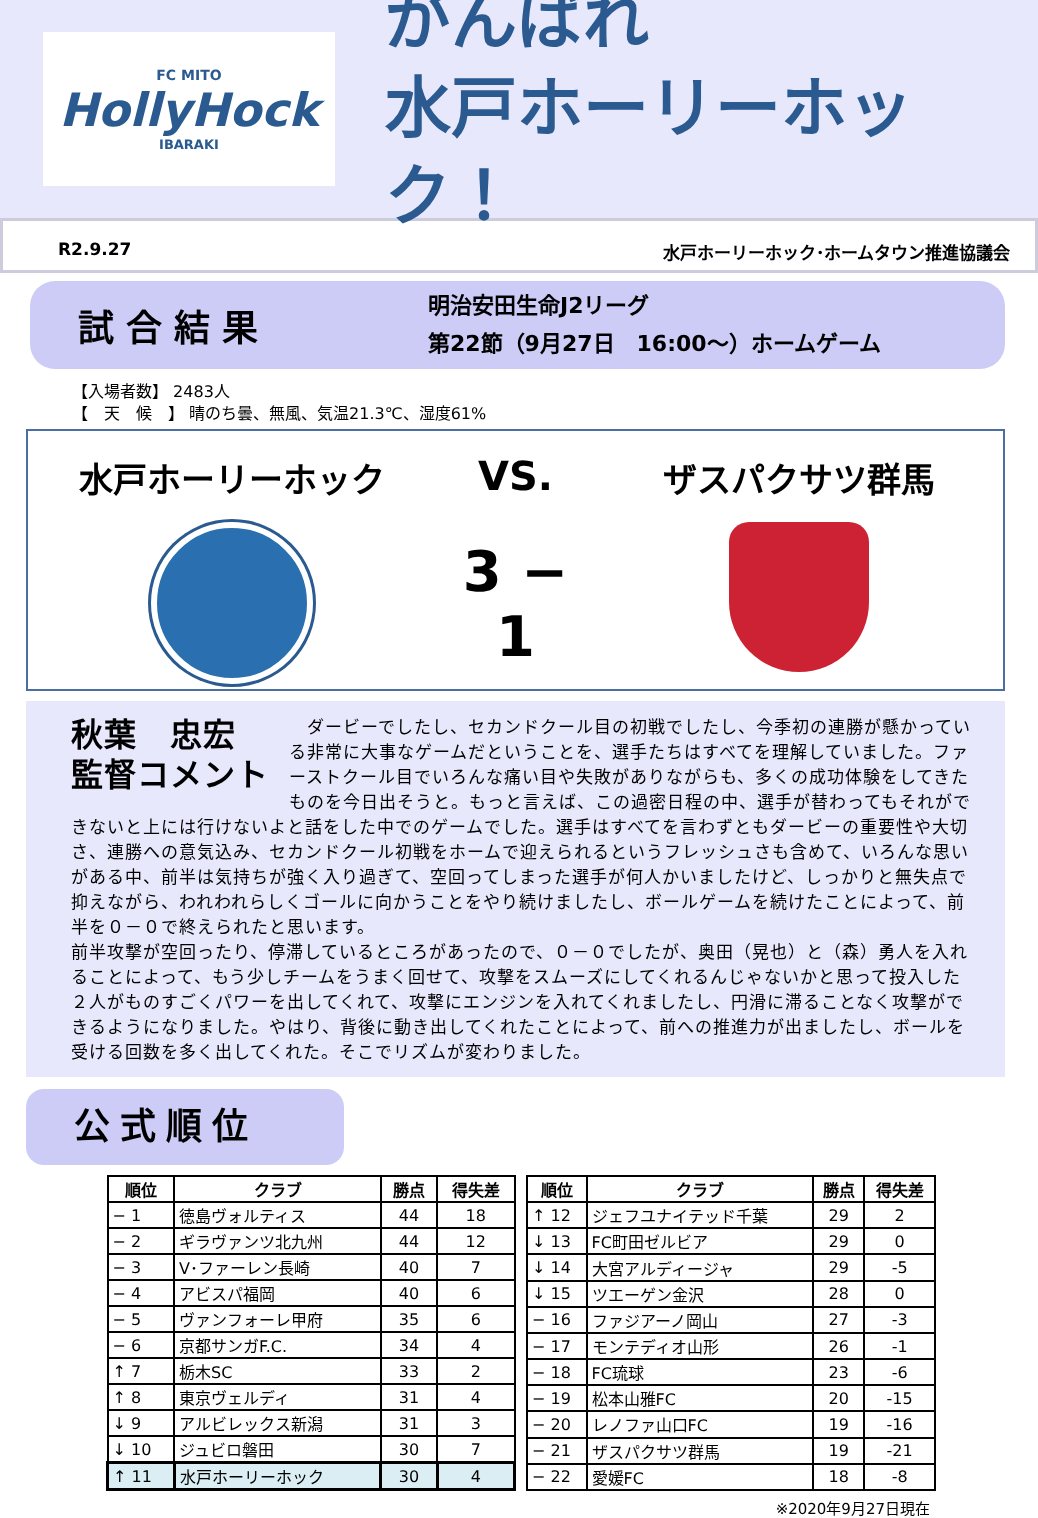FC MITO
HollyHock
IBARAKI
がんばれ
水戸ホーリーホック！
R2.9.27 水戸ホーリーホック･ホームタウン推進協議会
試合結果
明治安田生命J2リーグ
第22節（9月27日　16:00～）ホームゲーム
【入場者数】 2483人
【　天　候　】 晴のち曇、無風、気温21.3℃、湿度61%
水戸ホーリーホック
VS.
3 − 1
ザスパクサツ群馬
秋葉　忠宏
監督コメント
　ダービーでしたし、セカンドクール目の初戦でしたし、今季初の連勝が懸かっている非常に大事なゲームだということを、選手たちはすべてを理解していました。ファーストクール目でいろんな痛い目や失敗がありながらも、多くの成功体験をしてきたものを今日出そうと。もっと言えば、この過密日程の中、選手が替わってもそれができないと上には行けないよと話をした中でのゲームでした。選手はすべてを言わずともダービーの重要性や大切さ、連勝への意気込み、セカンドクール初戦をホームで迎えられるというフレッシュさも含めて、いろんな思いがある中、前半は気持ちが強く入り過ぎて、空回ってしまった選手が何人かいましたけど、しっかりと無失点で抑えながら、われわれらしくゴールに向かうことをやり続けましたし、ボールゲームを続けたことによって、前半を０－０で終えられたと思います。
前半攻撃が空回ったり、停滞しているところがあったので、０－０でしたが、奥田（晃也）と（森）勇人を入れることによって、もう少しチームをうまく回せて、攻撃をスムーズにしてくれるんじゃないかと思って投入した２人がものすごくパワーを出してくれて、攻撃にエンジンを入れてくれましたし、円滑に滞ることなく攻撃ができるようになりました。やはり、背後に動き出してくれたことによって、前への推進力が出ましたし、ボールを受ける回数を多く出してくれた。そこでリズムが変わりました。
公式順位
| 順位 | クラブ | 勝点 | 得失差 |
| --- | --- | --- | --- |
| − 1 | 徳島ヴォルティス | 44 | 18 |
| − 2 | ギラヴァンツ北九州 | 44 | 12 |
| − 3 | V･ファーレン長崎 | 40 | 7 |
| − 4 | アビスパ福岡 | 40 | 6 |
| − 5 | ヴァンフォーレ甲府 | 35 | 6 |
| − 6 | 京都サンガF.C. | 34 | 4 |
| ↑ 7 | 栃木SC | 33 | 2 |
| ↑ 8 | 東京ヴェルディ | 31 | 4 |
| ↓ 9 | アルビレックス新潟 | 31 | 3 |
| ↓ 10 | ジュビロ磐田 | 30 | 7 |
| ↑ 11 | 水戸ホーリーホック | 30 | 4 |
| 順位 | クラブ | 勝点 | 得失差 |
| --- | --- | --- | --- |
| ↑ 12 | ジェフユナイテッド千葉 | 29 | 2 |
| ↓ 13 | FC町田ゼルビア | 29 | 0 |
| ↓ 14 | 大宮アルディージャ | 29 | -5 |
| ↓ 15 | ツエーゲン金沢 | 28 | 0 |
| − 16 | ファジアーノ岡山 | 27 | -3 |
| − 17 | モンテディオ山形 | 26 | -1 |
| − 18 | FC琉球 | 23 | -6 |
| − 19 | 松本山雅FC | 20 | -15 |
| − 20 | レノファ山口FC | 19 | -16 |
| − 21 | ザスパクサツ群馬 | 19 | -21 |
| − 22 | 愛媛FC | 18 | -8 |
※2020年9月27日現在